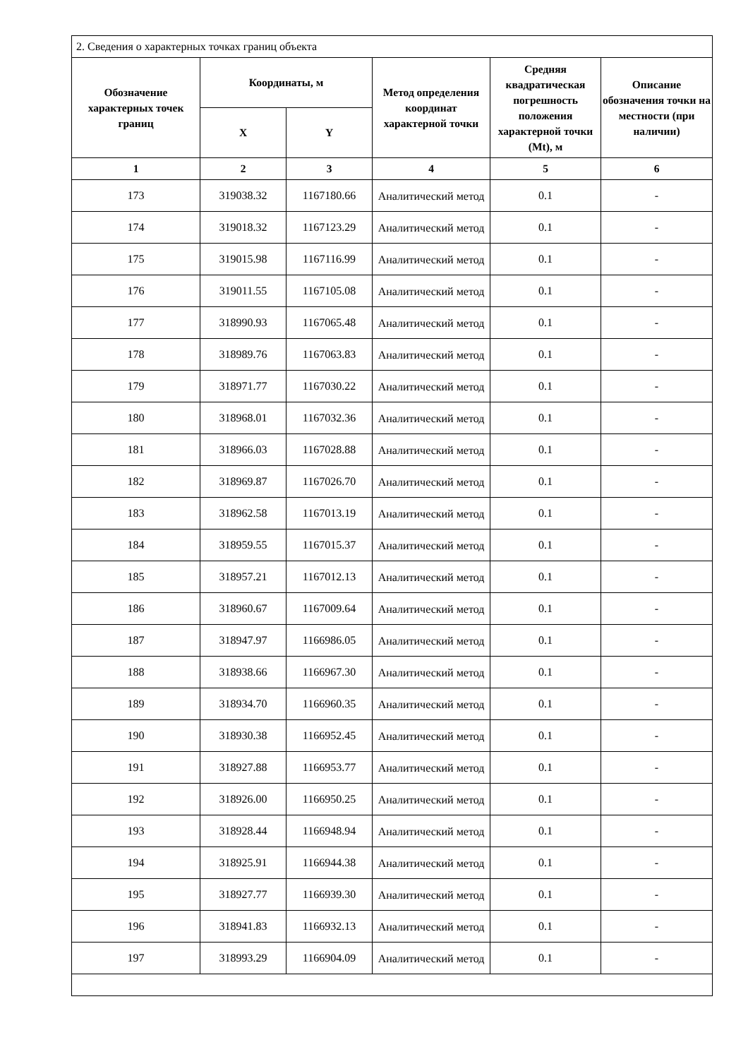| 2. Сведения о характерных точках границ объекта | | | | | |
| Обозначение характерных точек границ | Координаты, м | | Метод определения координат характерной точки | Средняя квадратическая погрешность положения характерной точки (Mt), м | Описание обозначения точки на местности (при наличии) |
| | X | Y | | | |
| 1 | 2 | 3 | 4 | 5 | 6 |
| 173 | 319038.32 | 1167180.66 | Аналитический метод | 0.1 | - |
| 174 | 319018.32 | 1167123.29 | Аналитический метод | 0.1 | - |
| 175 | 319015.98 | 1167116.99 | Аналитический метод | 0.1 | - |
| 176 | 319011.55 | 1167105.08 | Аналитический метод | 0.1 | - |
| 177 | 318990.93 | 1167065.48 | Аналитический метод | 0.1 | - |
| 178 | 318989.76 | 1167063.83 | Аналитический метод | 0.1 | - |
| 179 | 318971.77 | 1167030.22 | Аналитический метод | 0.1 | - |
| 180 | 318968.01 | 1167032.36 | Аналитический метод | 0.1 | - |
| 181 | 318966.03 | 1167028.88 | Аналитический метод | 0.1 | - |
| 182 | 318969.87 | 1167026.70 | Аналитический метод | 0.1 | - |
| 183 | 318962.58 | 1167013.19 | Аналитический метод | 0.1 | - |
| 184 | 318959.55 | 1167015.37 | Аналитический метод | 0.1 | - |
| 185 | 318957.21 | 1167012.13 | Аналитический метод | 0.1 | - |
| 186 | 318960.67 | 1167009.64 | Аналитический метод | 0.1 | - |
| 187 | 318947.97 | 1166986.05 | Аналитический метод | 0.1 | - |
| 188 | 318938.66 | 1166967.30 | Аналитический метод | 0.1 | - |
| 189 | 318934.70 | 1166960.35 | Аналитический метод | 0.1 | - |
| 190 | 318930.38 | 1166952.45 | Аналитический метод | 0.1 | - |
| 191 | 318927.88 | 1166953.77 | Аналитический метод | 0.1 | - |
| 192 | 318926.00 | 1166950.25 | Аналитический метод | 0.1 | - |
| 193 | 318928.44 | 1166948.94 | Аналитический метод | 0.1 | - |
| 194 | 318925.91 | 1166944.38 | Аналитический метод | 0.1 | - |
| 195 | 318927.77 | 1166939.30 | Аналитический метод | 0.1 | - |
| 196 | 318941.83 | 1166932.13 | Аналитический метод | 0.1 | - |
| 197 | 318993.29 | 1166904.09 | Аналитический метод | 0.1 | - |